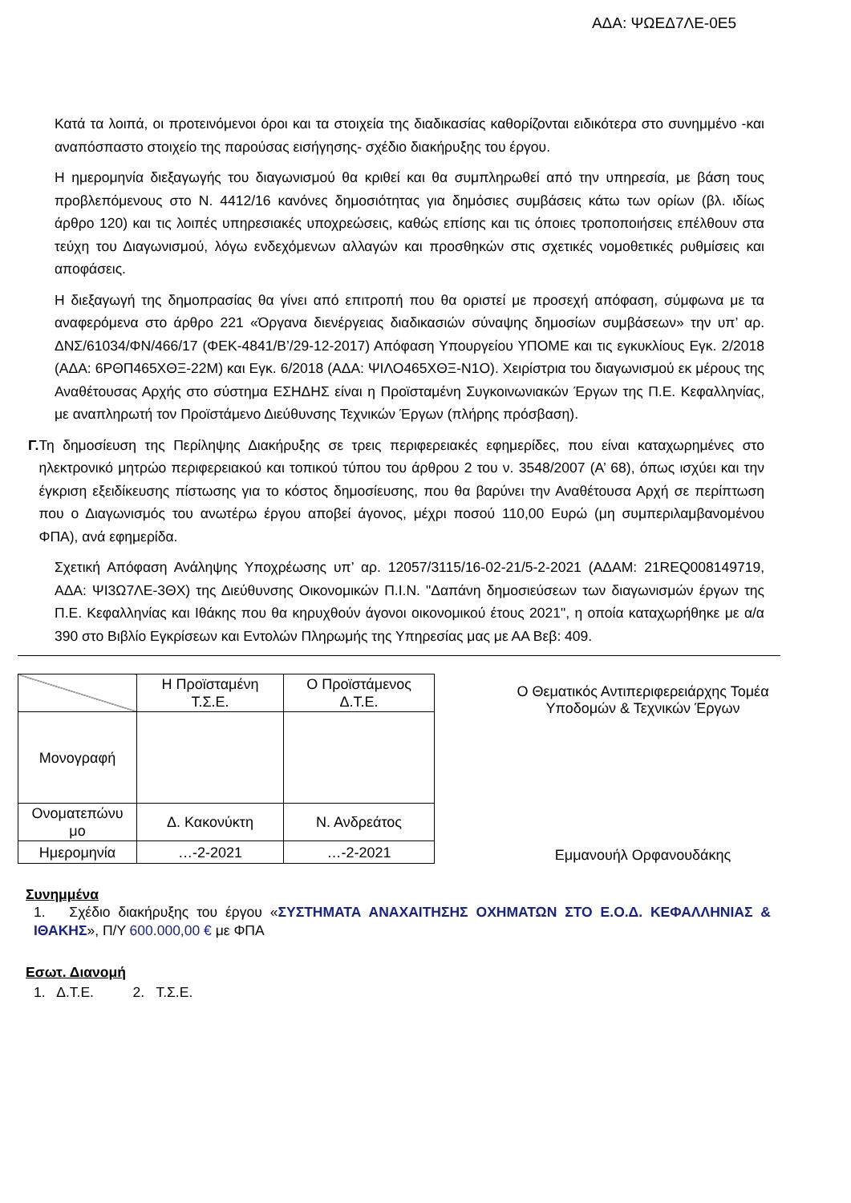ΑΔΑ: ΨΩΕΔ7ΛΕ-0Ε5
Κατά τα λοιπά, οι προτεινόμενοι όροι και τα στοιχεία της διαδικασίας καθορίζονται ειδικότερα στο συνημμένο -και αναπόσπαστο στοιχείο της παρούσας εισήγησης- σχέδιο διακήρυξης του έργου.
Η ημερομηνία διεξαγωγής του διαγωνισμού θα κριθεί και θα συμπληρωθεί από την υπηρεσία, με βάση τους προβλεπόμενους στο Ν. 4412/16 κανόνες δημοσιότητας για δημόσιες συμβάσεις κάτω των ορίων (βλ. ιδίως άρθρο 120) και τις λοιπές υπηρεσιακές υποχρεώσεις, καθώς επίσης και τις όποιες τροποποιήσεις επέλθουν στα τεύχη του Διαγωνισμού, λόγω ενδεχόμενων αλλαγών και προσθηκών στις σχετικές νομοθετικές ρυθμίσεις και αποφάσεις.
Η διεξαγωγή της δημοπρασίας θα γίνει από επιτροπή που θα οριστεί με προσεχή απόφαση, σύμφωνα με τα αναφερόμενα στο άρθρο 221 «Όργανα διενέργειας διαδικασιών σύναψης δημοσίων συμβάσεων» την υπ’ αρ. ΔΝΣ/61034/ΦΝ/466/17 (ΦΕΚ-4841/Β’/29-12-2017) Απόφαση Υπουργείου ΥΠΟΜΕ και τις εγκυκλίους Εγκ. 2/2018 (ΑΔΑ: 6ΡΘΠ465ΧΘΞ-22Μ) και Εγκ. 6/2018 (ΑΔΑ: ΨΙΛΟ465ΧΘΞ-Ν1Ο). Χειρίστρια του διαγωνισμού εκ μέρους της Αναθέτουσας Αρχής στο σύστημα ΕΣΗΔΗΣ είναι η Προϊσταμένη Συγκοινωνιακών Έργων της Π.Ε. Κεφαλληνίας, με αναπληρωτή τον Προϊστάμενο Διεύθυνσης Τεχνικών Έργων (πλήρης πρόσβαση).
Γ. Τη δημοσίευση της Περίληψης Διακήρυξης σε τρεις περιφερειακές εφημερίδες, που είναι καταχωρημένες στο ηλεκτρονικό μητρώο περιφερειακού και τοπικού τύπου του άρθρου 2 του ν. 3548/2007 (Α’ 68), όπως ισχύει και την έγκριση εξειδίκευσης πίστωσης για το κόστος δημοσίευσης, που θα βαρύνει την Αναθέτουσα Αρχή σε περίπτωση που ο Διαγωνισμός του ανωτέρω έργου αποβεί άγονος, μέχρι ποσού 110,00 Ευρώ (μη συμπεριλαμβανομένου ΦΠΑ), ανά εφημερίδα.
Σχετική Απόφαση Ανάληψης Υποχρέωσης υπ’ αρ. 12057/3115/16-02-21/5-2-2021 (ΑΔΑΜ: 21REQ008149719, ΑΔΑ: ΨΙ3Ω7ΛΕ-3ΘΧ) της Διεύθυνσης Οικονομικών Π.Ι.Ν. "Δαπάνη δημοσιεύσεων των διαγωνισμών έργων της Π.Ε. Κεφαλληνίας και Ιθάκης που θα κηρυχθούν άγονοι οικονομικού έτους 2021", η οποία καταχωρήθηκε με α/α 390 στο Βιβλίο Εγκρίσεων και Εντολών Πληρωμής της Υπηρεσίας μας με ΑΑ Βεβ: 409.
| | Η Προϊσταμένη Τ.Σ.Ε. | Ο Προϊστάμενος Δ.Τ.Ε. |
| Μονογραφή | | |
| Ονοματεπώνυ μο | Δ. Κακονύκτη | Ν. Ανδρεάτος |
| Ημερομηνία | …-2-2021 | …-2-2021 |
Ο Θεματικός Αντιπεριφερειάρχης Τομέα
Υποδομών & Τεχνικών Έργων
Εμμανουήλ Ορφανουδάκης
Συνημμένα
1. Σχέδιο διακήρυξης του έργου «ΣΥΣΤΗΜΑΤΑ ΑΝΑΧΑΙΤΗΣΗΣ ΟΧΗΜΑΤΩΝ ΣΤΟ Ε.Ο.Δ. ΚΕΦΑΛΛΗΝΙΑΣ & ΙΘΑΚΗΣ», Π/Υ 600.000,00 € με ΦΠΑ
Εσωτ. Διανομή
1. Δ.Τ.Ε. 2. Τ.Σ.Ε.